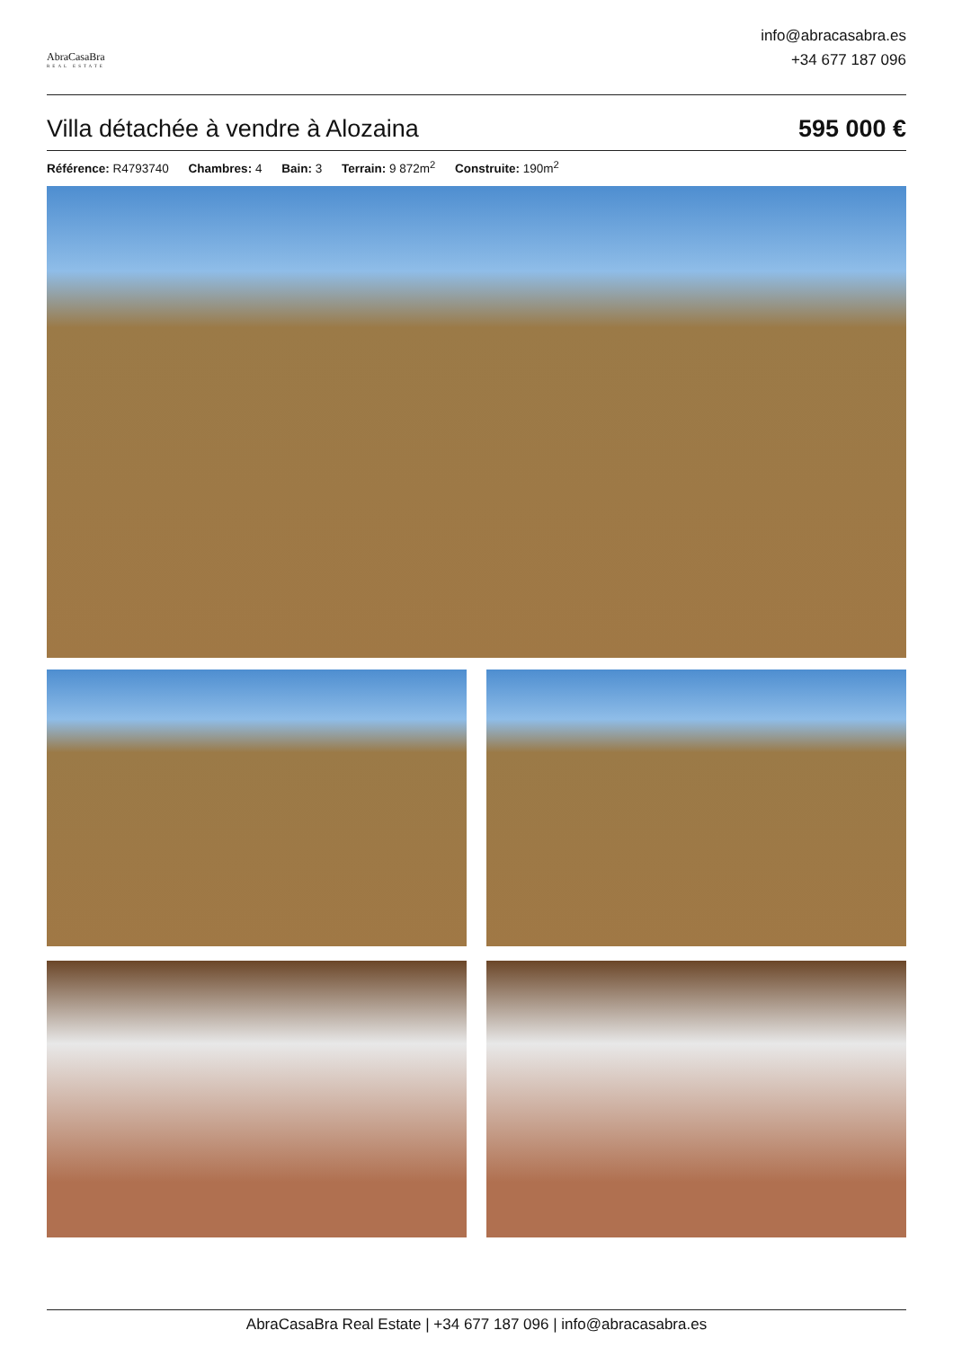AbraCasaBra
REAL ESTATE
info@abracasabra.es
+34 677 187 096
Villa détachée à vendre à Alozaina 595 000 €
Référence: R4793740 Chambres: 4 Bain: 3 Terrain: 9 872m<sup>2</sup> Construite: 190m<sup>2</sup>
AbraCasaBra Real Estate | +34 677 187 096 | info@abracasabra.es